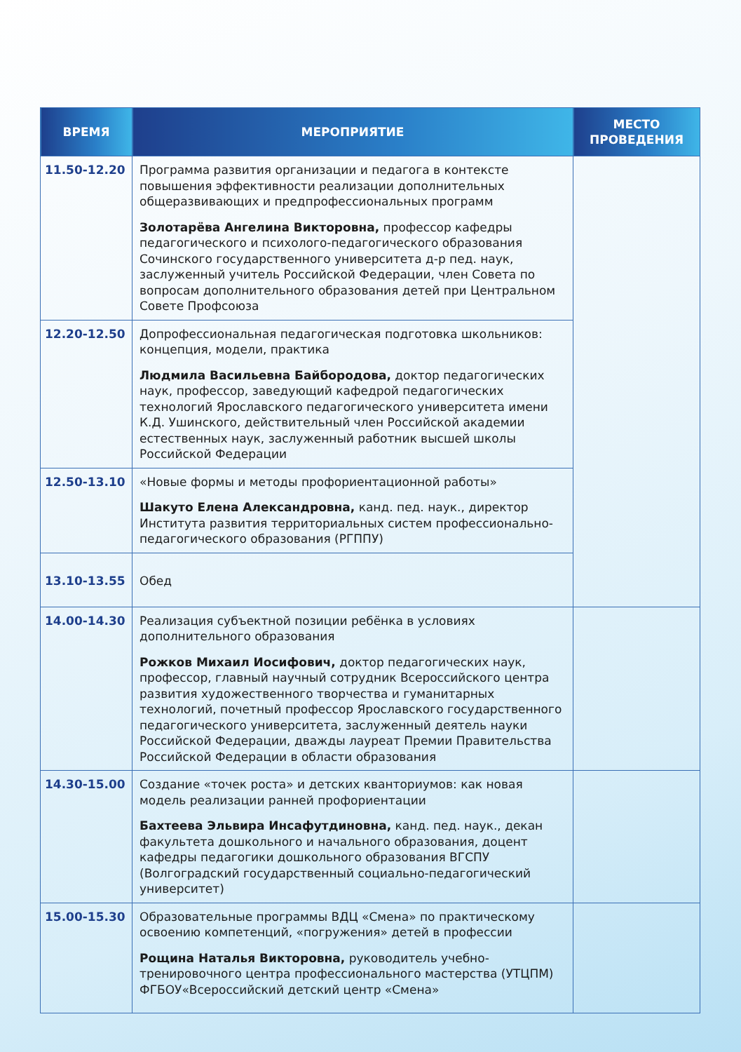| ВРЕМЯ | МЕРОПРИЯТИЕ | МЕСТО ПРОВЕДЕНИЯ |
| --- | --- | --- |
| 11.50-12.20 | Программа развития организации и педагога в контексте повышения эффективности реализации дополнительных общеразвивающих и предпрофессиональных программ Золотарёва Ангелина Викторовна, профессор кафедры педагогического и психолого-педагогического образования Сочинского государственного университета д-р пед. наук, заслуженный учитель Российской Федерации, член Совета по вопросам дополнительного образования детей при Центральном Совете Профсоюза | |
| 12.20-12.50 | Допрофессиональная педагогическая подготовка школьников: концепция, модели, практика Людмила Васильевна Байбородова, доктор педагогических наук, профессор, заведующий кафедрой педагогических технологий Ярославского педагогического университета имени К.Д. Ушинского, действительный член Российской академии естественных наук, заслуженный работник высшей школы Российской Федерации | |
| 12.50-13.10 | «Новые формы и методы профориентационной работы» Шакуто Елена Александровна, канд. пед. наук., директор Института развития территориальных систем профессионально-педагогического образования (РГППУ) | |
| 13.10-13.55 | Обед | |
| 14.00-14.30 | Реализация субъектной позиции ребёнка в условиях дополнительного образования Рожков Михаил Иосифович, доктор педагогических наук, профессор, главный научный сотрудник Всероссийского центра развития художественного творчества и гуманитарных технологий, почетный профессор Ярославского государственного педагогического университета, заслуженный деятель науки Российской Федерации, дважды лауреат Премии Правительства Российской Федерации в области образования | |
| 14.30-15.00 | Создание «точек роста» и детских кванториумов: как новая модель реализации ранней профориентации Бахтеева Эльвира Инсафутдиновна, канд. пед. наук., декан факультета дошкольного и начального образования, доцент кафедры педагогики дошкольного образования ВГСПУ (Волгоградский государственный социально-педагогический университет) | |
| 15.00-15.30 | Образовательные программы ВДЦ «Смена» по практическому освоению компетенций, «погружения» детей в профессии Рощина Наталья Викторовна, руководитель учебно-тренировочного центра профессионального мастерства (УТЦПМ) ФГБОУ«Всероссийский детский центр «Смена» | |